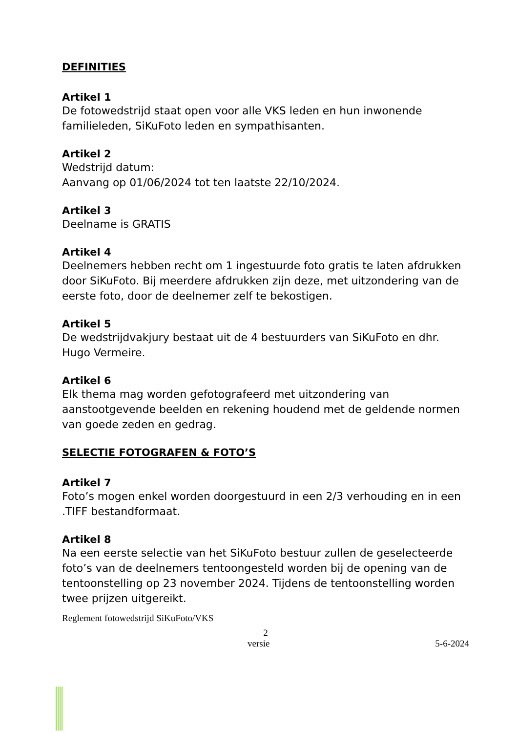DEFINITIES
Artikel 1
De fotowedstrijd staat open voor alle VKS leden en hun inwonende familieleden, SiKuFoto leden en sympathisanten.
Artikel 2
Wedstrijd datum:
Aanvang op 01/06/2024 tot ten laatste 22/10/2024.
Artikel 3
Deelname is GRATIS
Artikel 4
Deelnemers hebben recht om 1 ingestuurde foto gratis te laten afdrukken door SiKuFoto. Bij meerdere afdrukken zijn deze, met uitzondering van de eerste foto, door de deelnemer zelf te bekostigen.
Artikel 5
De wedstrijdvakjury bestaat uit de 4 bestuurders van SiKuFoto en dhr. Hugo Vermeire.
Artikel 6
Elk thema mag worden gefotografeerd met uitzondering van aanstootgevende beelden en rekening houdend met de geldende normen van goede zeden en gedrag.
SELECTIE FOTOGRAFEN & FOTO’S
Artikel 7
Foto’s mogen enkel worden doorgestuurd in een 2/3 verhouding en in een .TIFF bestandformaat.
Artikel 8
Na een eerste selectie van het SiKuFoto bestuur zullen de geselecteerde foto’s van de deelnemers tentoongesteld worden bij de opening van de tentoonstelling op 23 november 2024. Tijdens de tentoonstelling worden twee prijzen uitgereikt.
Reglement fotowedstrijd SiKuFoto/VKS
2
versie 5-6-2024